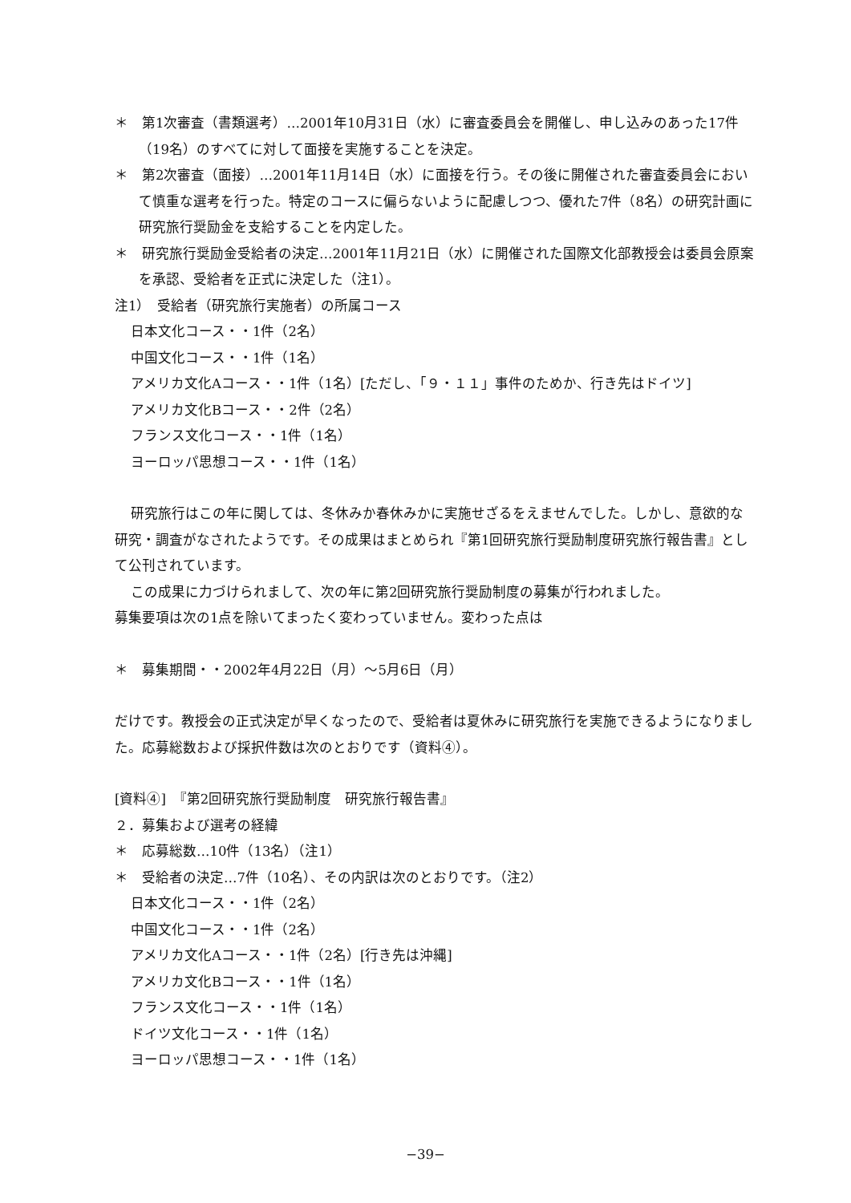＊　第1次審査（書類選考）…2001年10月31日（水）に審査委員会を開催し、申し込みのあった17件（19名）のすべてに対して面接を実施することを決定。
＊　第2次審査（面接）…2001年11月14日（水）に面接を行う。その後に開催された審査委員会において慎重な選考を行った。特定のコースに偏らないように配慮しつつ、優れた7件（8名）の研究計画に研究旅行奨励金を支給することを内定した。
＊　研究旅行奨励金受給者の決定…2001年11月21日（水）に開催された国際文化部教授会は委員会原案を承認、受給者を正式に決定した（注1）。
注1）　受給者（研究旅行実施者）の所属コース
日本文化コース・・1件（2名）
中国文化コース・・1件（1名）
アメリカ文化Aコース・・1件（1名）[ただし、「９・１１」事件のためか、行き先はドイツ]
アメリカ文化Bコース・・2件（2名）
フランス文化コース・・1件（1名）
ヨーロッパ思想コース・・1件（1名）
研究旅行はこの年に関しては、冬休みか春休みかに実施せざるをえませんでした。しかし、意欲的な研究・調査がなされたようです。その成果はまとめられ『第1回研究旅行奨励制度研究旅行報告書』として公刊されています。
この成果に力づけられまして、次の年に第2回研究旅行奨励制度の募集が行われました。
募集要項は次の1点を除いてまったく変わっていません。変わった点は
＊　募集期間・・2002年4月22日（月）～5月6日（月）
だけです。教授会の正式決定が早くなったので、受給者は夏休みに研究旅行を実施できるようになりました。応募総数および採択件数は次のとおりです（資料④）。
[資料④]　『第2回研究旅行奨励制度　研究旅行報告書』
２．募集および選考の経緯
＊　応募総数…10件（13名）（注1）
＊　受給者の決定…7件（10名）、その内訳は次のとおりです。（注2）
日本文化コース・・1件（2名）
中国文化コース・・1件（2名）
アメリカ文化Aコース・・1件（2名）[行き先は沖縄]
アメリカ文化Bコース・・1件（1名）
フランス文化コース・・1件（1名）
ドイツ文化コース・・1件（1名）
ヨーロッパ思想コース・・1件（1名）
−39−